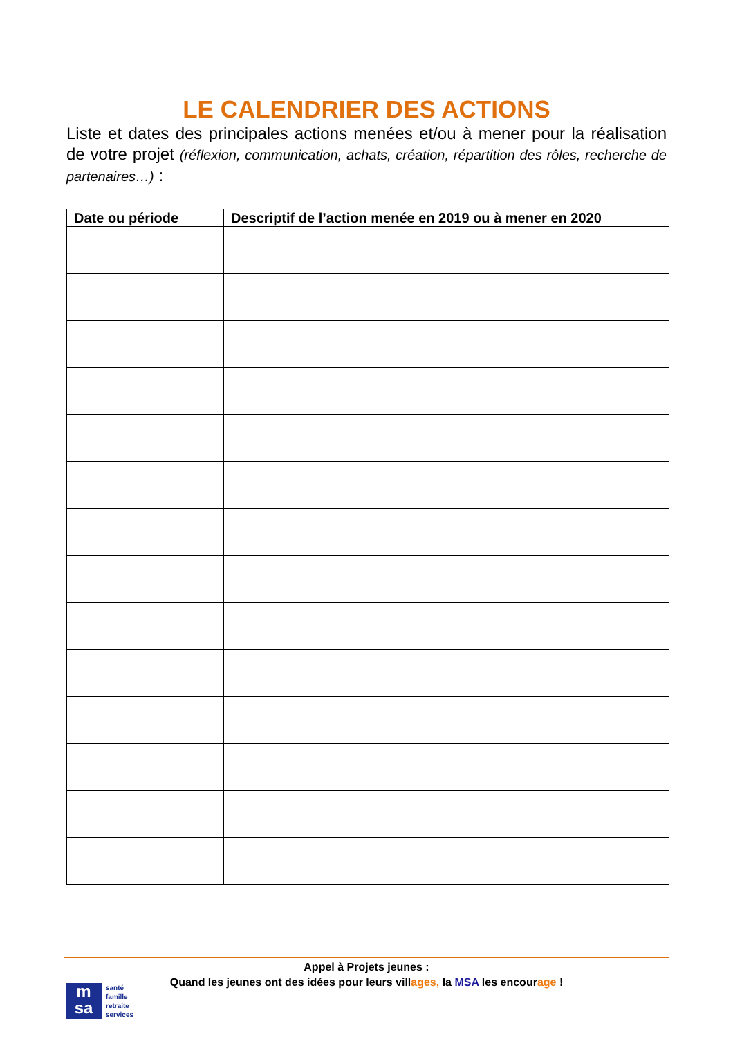LE CALENDRIER DES ACTIONS
Liste et dates des principales actions menées et/ou à mener pour la réalisation de votre projet (réflexion, communication, achats, création, répartition des rôles, recherche de partenaires…) :
| Date ou période | Descriptif de l’action menée en 2019 ou à mener en 2020 |
| --- | --- |
Appel à Projets jeunes :
Quand les jeunes ont des idées pour leurs villages, la MSA les encourage !
m
sa
santé
famille
retraite
services